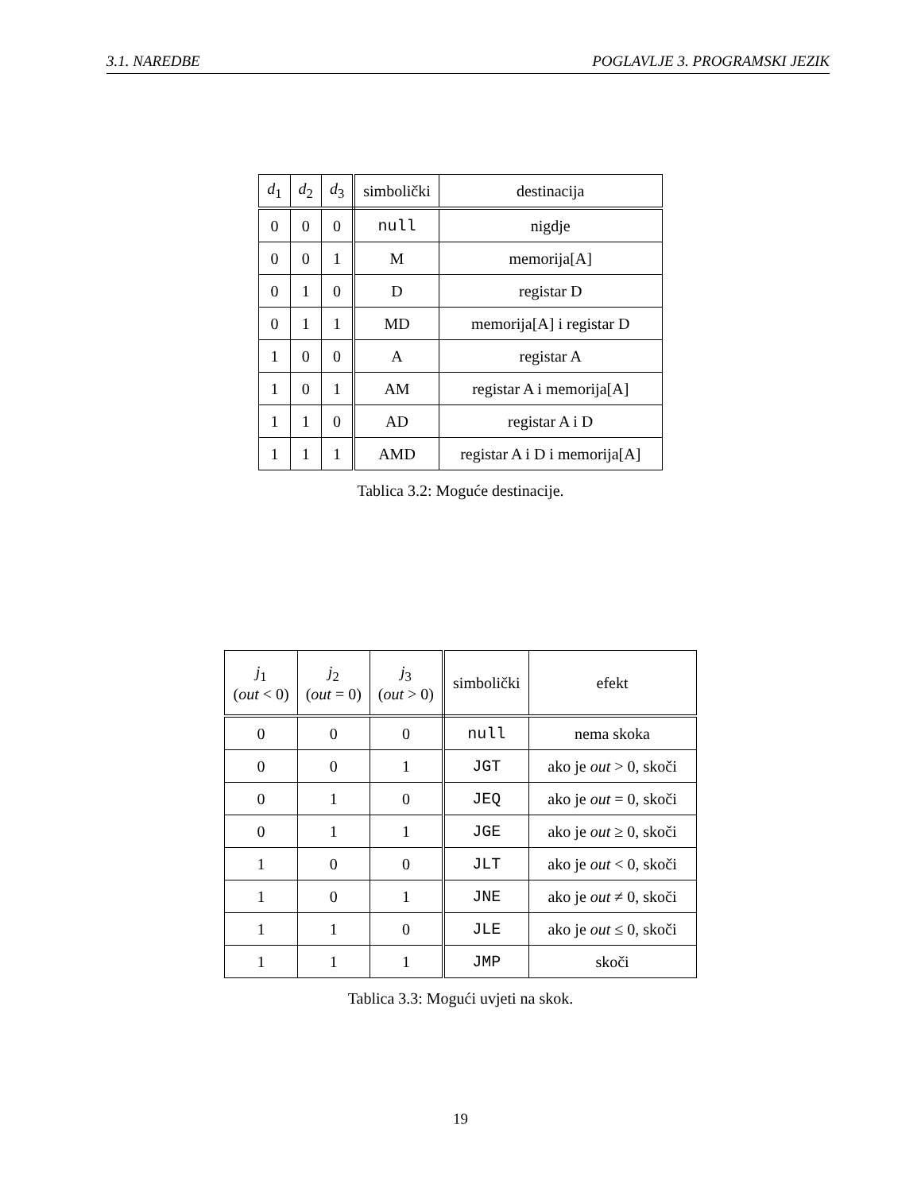3.1. NAREDBE POGLAVLJE 3. PROGRAMSKI JEZIK
| d<sub>1</sub> | d<sub>2</sub> | d<sub>3</sub> | simbolički | destinacija |
| --- | --- | --- | --- | --- |
| 0 | 0 | 0 | null | nigdje |
| 0 | 0 | 1 | M | memorija[A] |
| 0 | 1 | 0 | D | registar D |
| 0 | 1 | 1 | MD | memorija[A] i registar D |
| 1 | 0 | 0 | A | registar A |
| 1 | 0 | 1 | AM | registar A i memorija[A] |
| 1 | 1 | 0 | AD | registar A i D |
| 1 | 1 | 1 | AMD | registar A i D i memorija[A] |
Tablica 3.2: Moguće destinacije.
| j<sub>1</sub> ( out < 0) | j<sub>2</sub> ( out = 0) | j<sub>3</sub> ( out > 0) | simbolički | efekt |
| --- | --- | --- | --- | --- |
| 0 | 0 | 0 | null | nema skoka |
| 0 | 0 | 1 | JGT | ako je out > 0, skoči |
| 0 | 1 | 0 | JEQ | ako je out = 0, skoči |
| 0 | 1 | 1 | JGE | ako je out ≥ 0, skoči |
| 1 | 0 | 0 | JLT | ako je out < 0, skoči |
| 1 | 0 | 1 | JNE | ako je out ≠ 0, skoči |
| 1 | 1 | 0 | JLE | ako je out ≤ 0, skoči |
| 1 | 1 | 1 | JMP | skoči |
Tablica 3.3: Mogući uvjeti na skok.
19